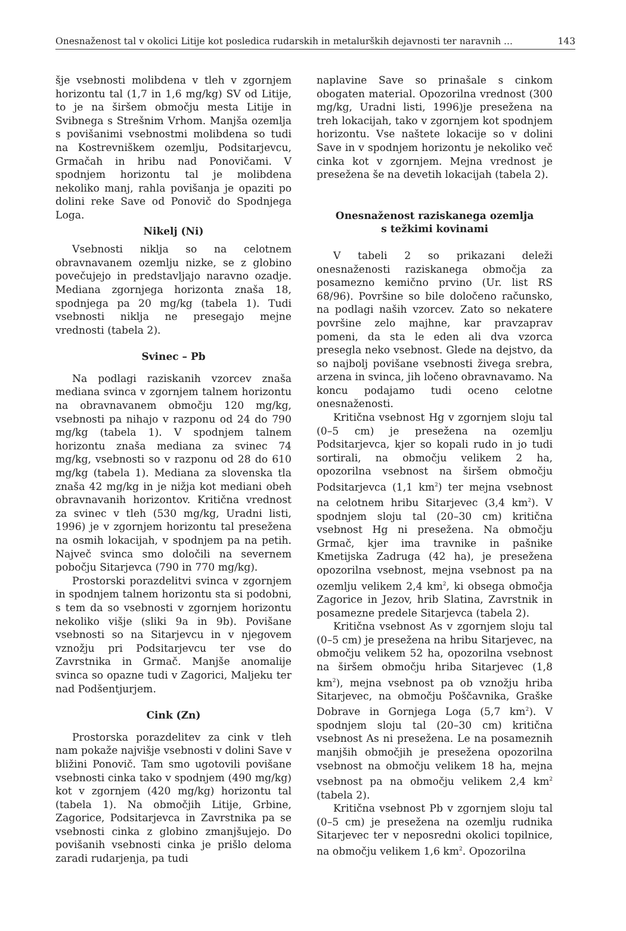Onesnaženost tal v okolici Litije kot posledica rudarskih in metalurških dejavnosti ter naravnih ... 143
šje vsebnosti molibdena v tleh v zgornjem horizontu tal (1,7 in 1,6 mg/kg) SV od Litije, to je na širšem območju mesta Litije in Svibnega s Strešnim Vrhom. Manjša ozemlja s povišanimi vsebnostmi molibdena so tudi na Kostrevniškem ozemlju, Podsitarjevcu, Grmačah in hribu nad Ponovičami. V spodnjem horizontu tal je molibdena nekoliko manj, rahla povišanja je opaziti po dolini reke Save od Ponovič do Spodnjega Loga.
Nikelj (Ni)
Vsebnosti niklja so na celotnem obravnavanem ozemlju nizke, se z globino povečujejo in predstavljajo naravno ozadje. Mediana zgornjega horizonta znaša 18, spodnjega pa 20 mg/kg (tabela 1). Tudi vsebnosti niklja ne presegajo mejne vrednosti (tabela 2).
Svinec – Pb
Na podlagi raziskanih vzorcev znaša mediana svinca v zgornjem talnem horizontu na obravnavanem območju 120 mg/kg, vsebnosti pa nihajo v razponu od 24 do 790 mg/kg (tabela 1). V spodnjem talnem horizontu znaša mediana za svinec 74 mg/kg, vsebnosti so v razponu od 28 do 610 mg/kg (tabela 1). Mediana za slovenska tla znaša 42 mg/kg in je nižja kot mediani obeh obravnavanih horizontov. Kritična vrednost za svinec v tleh (530 mg/kg, Uradni listi, 1996) je v zgornjem horizontu tal presežena na osmih lokacijah, v spodnjem pa na petih. Največ svinca smo določili na severnem pobočju Sitarjevca (790 in 770 mg/kg).
Prostorski porazdelitvi svinca v zgornjem in spodnjem talnem horizontu sta si podobni, s tem da so vsebnosti v zgornjem horizontu nekoliko višje (sliki 9a in 9b). Povišane vsebnosti so na Sitarjevcu in v njegovem vznožju pri Podsitarjevcu ter vse do Zavrstnika in Grmač. Manjše anomalije svinca so opazne tudi v Zagorici, Maljeku ter nad Podšentjurjem.
Cink (Zn)
Prostorska porazdelitev za cink v tleh nam pokaže najvišje vsebnosti v dolini Save v bližini Ponovič. Tam smo ugotovili povišane vsebnosti cinka tako v spodnjem (490 mg/kg) kot v zgornjem (420 mg/kg) horizontu tal (tabela 1). Na območjih Litije, Grbine, Zagorice, Podsitarjevca in Zavrstnika pa se vsebnosti cinka z globino zmanjšujejo. Do povišanih vsebnosti cinka je prišlo deloma zaradi rudarjenja, pa tudi
naplavine Save so prinašale s cinkom obogaten material. Opozorilna vrednost (300 mg/kg, Uradni listi, 1996)je presežena na treh lokacijah, tako v zgornjem kot spodnjem horizontu. Vse naštete lokacije so v dolini Save in v spodnjem horizontu je nekoliko več cinka kot v zgornjem. Mejna vrednost je presežena še na devetih lokacijah (tabela 2).
Onesnaženost raziskanega ozemlja
s težkimi kovinami
V tabeli 2 so prikazani deleži onesnaženosti raziskanega območja za posamezno kemično prvino (Ur. list RS 68/96). Površine so bile določeno računsko, na podlagi naših vzorcev. Zato so nekatere površine zelo majhne, kar pravzaprav pomeni, da sta le eden ali dva vzorca presegla neko vsebnost. Glede na dejstvo, da so najbolj povišane vsebnosti živega srebra, arzena in svinca, jih ločeno obravnavamo. Na koncu podajamo tudi oceno celotne onesnaženosti.
Kritična vsebnost Hg v zgornjem sloju tal (0–5 cm) je presežena na ozemlju Podsitarjevca, kjer so kopali rudo in jo tudi sortirali, na območju velikem 2 ha, opozorilna vsebnost na širšem območju Podsitarjevca (1,1 km<sup>2</sup>) ter mejna vsebnost na celotnem hribu Sitarjevec (3,4 km<sup>2</sup>). V spodnjem sloju tal (20–30 cm) kritična vsebnost Hg ni presežena. Na območju Grmač, kjer ima travnike in pašnike Kmetijska Zadruga (42 ha), je presežena opozorilna vsebnost, mejna vsebnost pa na ozemlju velikem 2,4 km<sup>2</sup>, ki obsega območja Zagorice in Jezov, hrib Slatina, Zavrstnik in posamezne predele Sitarjevca (tabela 2).
Kritična vsebnost As v zgornjem sloju tal (0–5 cm) je presežena na hribu Sitarjevec, na območju velikem 52 ha, opozorilna vsebnost na širšem območju hriba Sitarjevec (1,8 km<sup>2</sup>), mejna vsebnost pa ob vznožju hriba Sitarjevec, na območju Poščavnika, Graške Dobrave in Gornjega Loga (5,7 km<sup>2</sup>). V spodnjem sloju tal (20–30 cm) kritična vsebnost As ni presežena. Le na posameznih manjših območjih je presežena opozorilna vsebnost na območju velikem 18 ha, mejna vsebnost pa na območju velikem 2,4 km<sup>2</sup> (tabela 2).
Kritična vsebnost Pb v zgornjem sloju tal (0–5 cm) je presežena na ozemlju rudnika Sitarjevec ter v neposredni okolici topilnice, na območju velikem 1,6 km<sup>2</sup>. Opozorilna